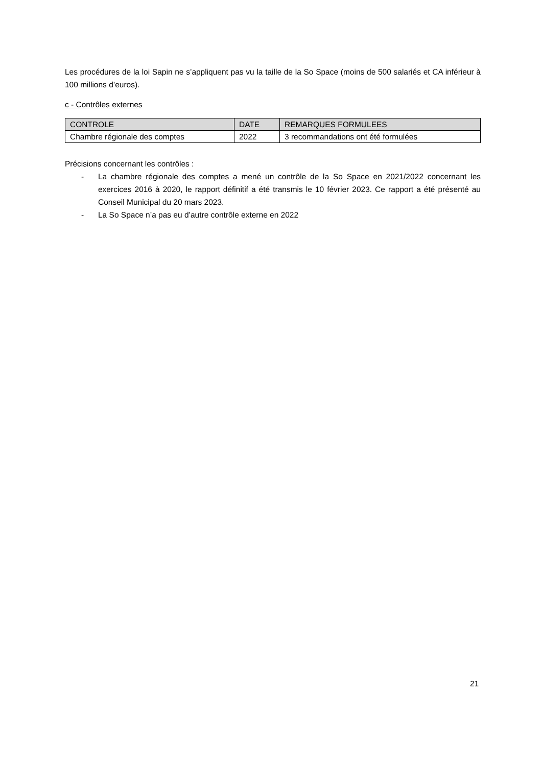Les procédures de la loi Sapin ne s’appliquent pas vu la taille de la So Space (moins de 500 salariés et CA inférieur à 100 millions d’euros).
c - Contrôles externes
| CONTROLE | DATE | REMARQUES FORMULEES |
| --- | --- | --- |
| Chambre régionale des comptes | 2022 | 3 recommandations ont été formulées |
Précisions concernant les contrôles :
- La chambre régionale des comptes a mené un contrôle de la So Space en 2021/2022 concernant les exercices 2016 à 2020, le rapport définitif a été transmis le 10 février 2023. Ce rapport a été présenté au Conseil Municipal du 20 mars 2023.
- La So Space n’a pas eu d’autre contrôle externe en 2022
21